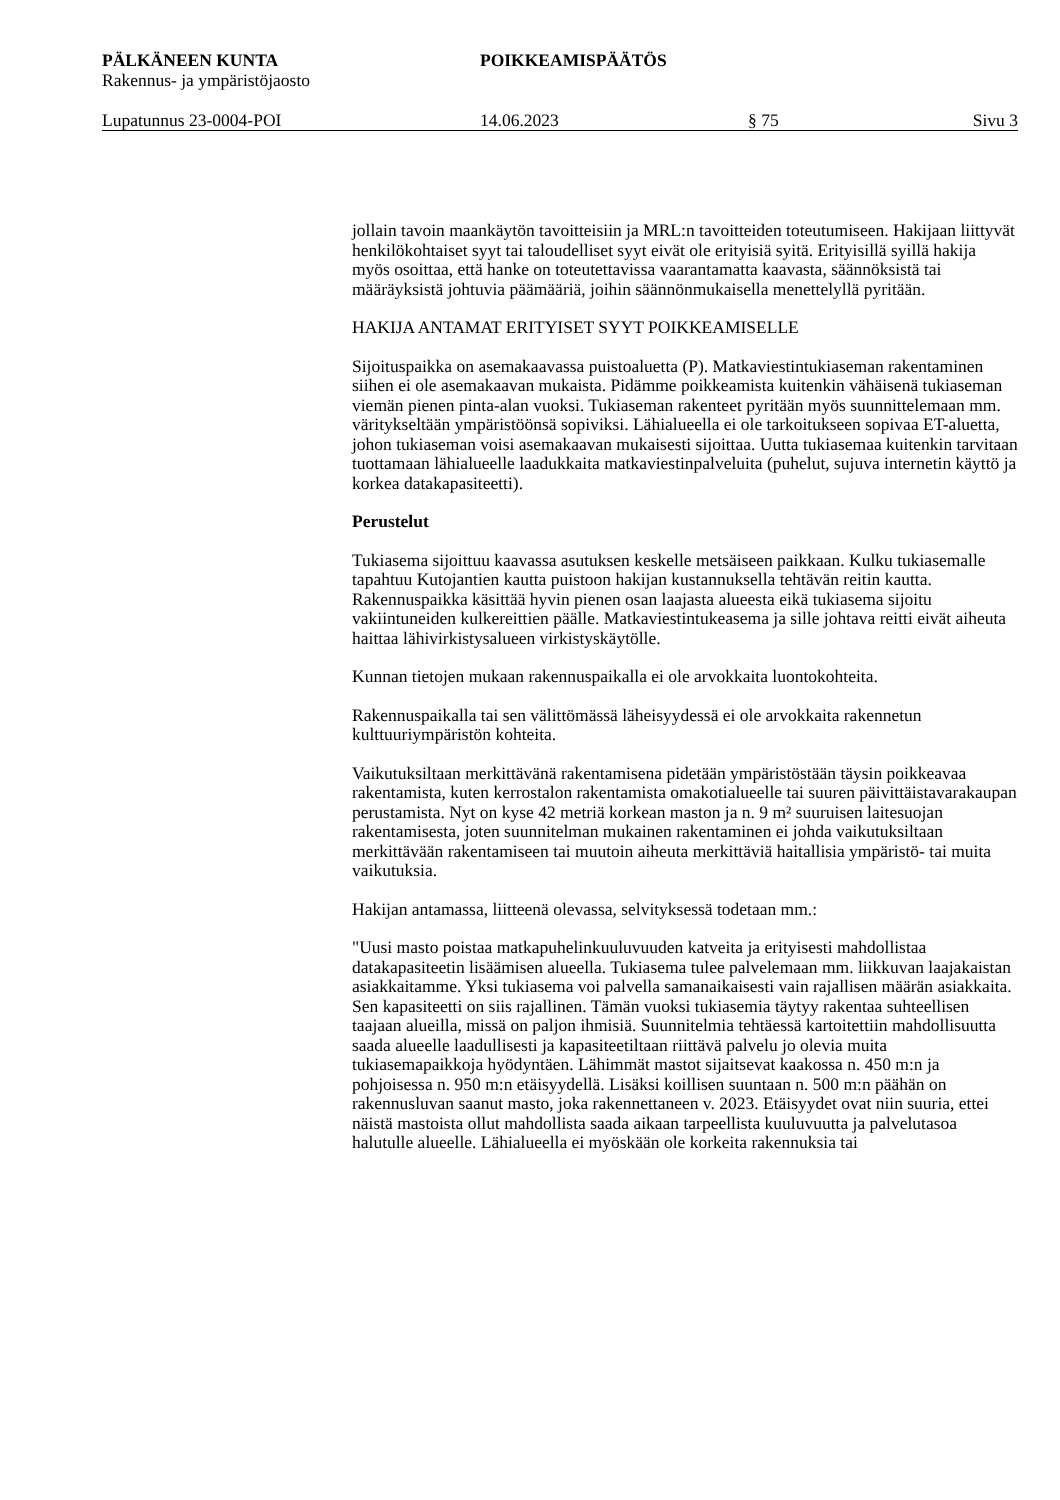PÄLKÄNEEN KUNTA
Rakennus- ja ympäristöjaosto
POIKKEAMISPÄÄTÖS
Lupatunnus 23-0004-POI 14.06.2023 § 75 Sivu 3
jollain tavoin maankäytön tavoitteisiin ja MRL:n tavoitteiden toteutumiseen. Hakijaan liittyvät henkilökohtaiset syyt tai taloudelliset syyt eivät ole erityisiä syitä. Erityisillä syillä hakija myös osoittaa, että hanke on toteutettavissa vaarantamatta kaavasta, säännöksistä tai määräyksistä johtuvia päämääriä, joihin säännönmukaisella menettelyllä pyritään.
HAKIJA ANTAMAT ERITYISET SYYT POIKKEAMISELLE
Sijoituspaikka on asemakaavassa puistoaluetta (P). Matkaviestintukiaseman rakentaminen siihen ei ole asemakaavan mukaista. Pidämme poikkeamista kuitenkin vähäisenä tukiaseman viemän pienen pinta-alan vuoksi. Tukiaseman rakenteet pyritään myös suunnittelemaan mm. väritykseltään ympäristöönsä sopiviksi. Lähialueella ei ole tarkoitukseen sopivaa ET-aluetta, johon tukiaseman voisi asemakaavan mukaisesti sijoittaa. Uutta tukiasemaa kuitenkin tarvitaan tuottamaan lähialueelle laadukkaita matkaviestinpalveluita (puhelut, sujuva internetin käyttö ja korkea datakapasiteetti).
Perustelut
Tukiasema sijoittuu kaavassa asutuksen keskelle metsäiseen paikkaan. Kulku tukiasemalle tapahtuu Kutojantien kautta puistoon hakijan kustannuksella tehtävän reitin kautta. Rakennuspaikka käsittää hyvin pienen osan laajasta alueesta eikä tukiasema sijoitu vakiintuneiden kulkereittien päälle. Matkaviestintukeasema ja sille johtava reitti eivät aiheuta haittaa lähivirkistysalueen virkistyskäytölle.
Kunnan tietojen mukaan rakennuspaikalla ei ole arvokkaita luontokohteita.
Rakennuspaikalla tai sen välittömässä läheisyydessä ei ole arvokkaita rakennetun kulttuuriympäristön kohteita.
Vaikutuksiltaan merkittävänä rakentamisena pidetään ympäristöstään täysin poikkeavaa rakentamista, kuten kerrostalon rakentamista omakotialueelle tai suuren päivittäistavarakaupan perustamista. Nyt on kyse 42 metriä korkean maston ja n. 9 m² suuruisen laitesuojan rakentamisesta, joten suunnitelman mukainen rakentaminen ei johda vaikutuksiltaan merkittävään rakentamiseen tai muutoin aiheuta merkittäviä haitallisia ympäristö- tai muita vaikutuksia.
Hakijan antamassa, liitteenä olevassa, selvityksessä todetaan mm.:
"Uusi masto poistaa matkapuhelinkuuluvuuden katveita ja erityisesti mahdollistaa datakapasiteetin lisäämisen alueella. Tukiasema tulee palvelemaan mm. liikkuvan laajakaistan asiakkaitamme. Yksi tukiasema voi palvella samanaikaisesti vain rajallisen määrän asiakkaita. Sen kapasiteetti on siis rajallinen. Tämän vuoksi tukiasemia täytyy rakentaa suhteellisen taajaan alueilla, missä on paljon ihmisiä. Suunnitelmia tehtäessä kartoitettiin mahdollisuutta saada alueelle laadullisesti ja kapasiteetiltaan riittävä palvelu jo olevia muita tukiasemapaikkoja hyödyntäen. Lähimmät mastot sijaitsevat kaakossa n. 450 m:n ja pohjoisessa n. 950 m:n etäisyydellä. Lisäksi koillisen suuntaan n. 500 m:n päähän on rakennusluvan saanut masto, joka rakennettaneen v. 2023. Etäisyydet ovat niin suuria, ettei näistä mastoista ollut mahdollista saada aikaan tarpeellista kuuluvuutta ja palvelutasoa halutulle alueelle. Lähialueella ei myöskään ole korkeita rakennuksia tai